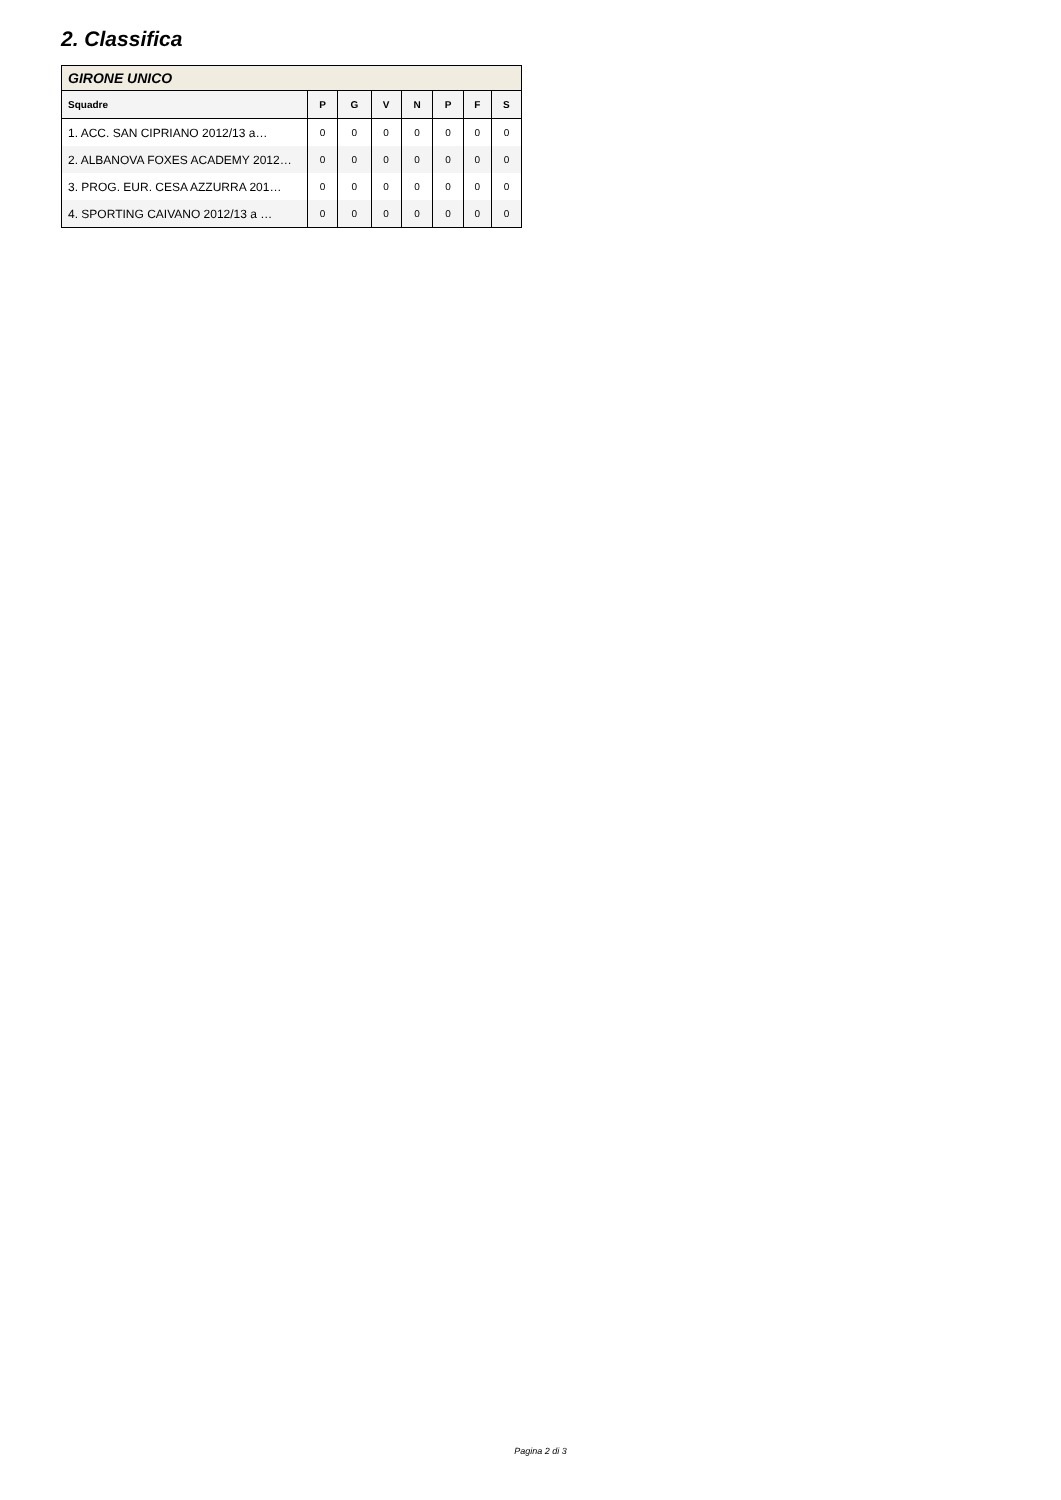2. Classifica
| GIRONE UNICO | | | | | | | |
| --- | --- | --- | --- | --- | --- | --- | --- |
| Squadre | P | G | V | N | P | F | S |
| 1. ACC. SAN CIPRIANO 2012/13 a… | 0 | 0 | 0 | 0 | 0 | 0 | 0 |
| 2. ALBANOVA FOXES ACADEMY 2012… | 0 | 0 | 0 | 0 | 0 | 0 | 0 |
| 3. PROG. EUR. CESA AZZURRA 201… | 0 | 0 | 0 | 0 | 0 | 0 | 0 |
| 4. SPORTING CAIVANO 2012/13 a … | 0 | 0 | 0 | 0 | 0 | 0 | 0 |
Pagina 2 di 3